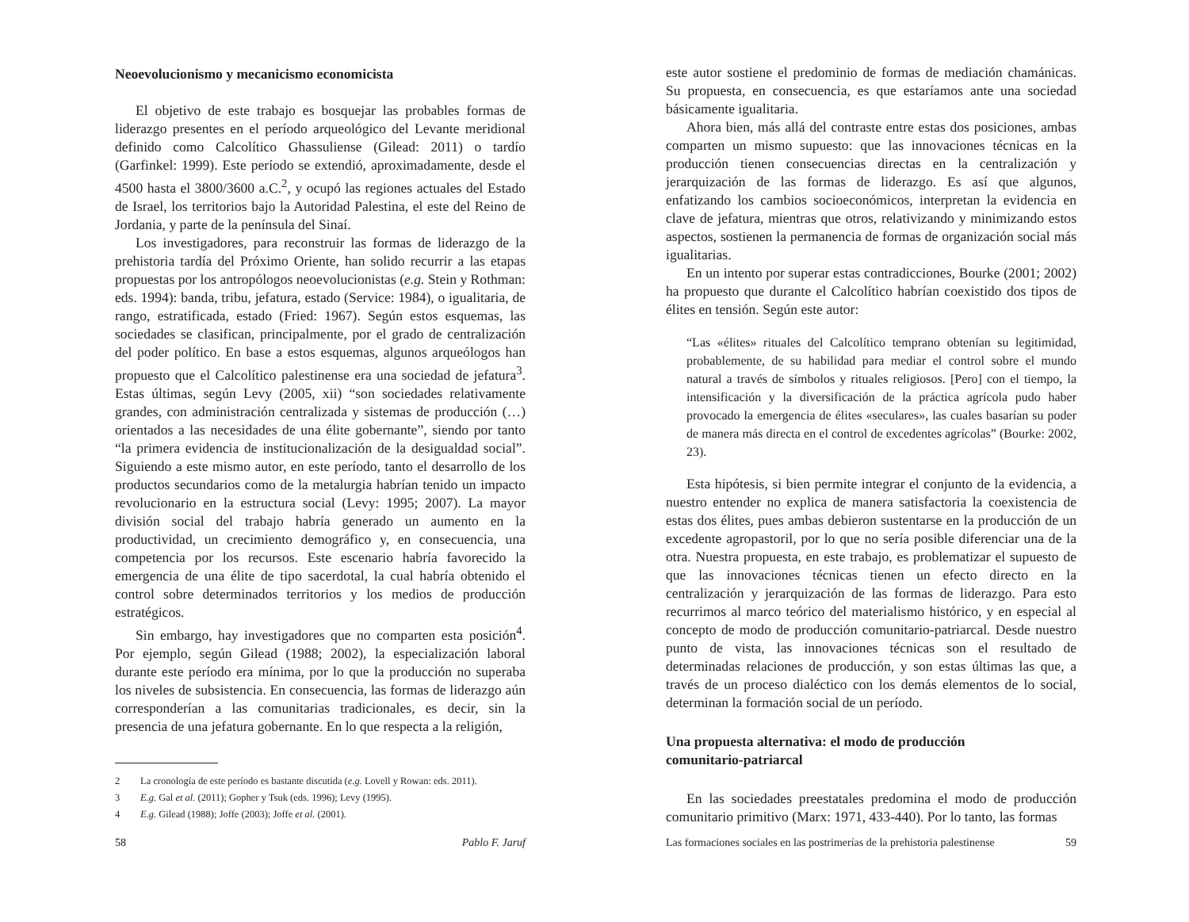Neoevolucionismo y mecanicismo economicista
El objetivo de este trabajo es bosquejar las probables formas de liderazgo presentes en el período arqueológico del Levante meridional definido como Calcolítico Ghassuliense (Gilead: 2011) o tardío (Garfinkel: 1999). Este período se extendió, aproximadamente, desde el 4500 hasta el 3800/3600 a.C.<sup>2</sup>, y ocupó las regiones actuales del Estado de Israel, los territorios bajo la Autoridad Palestina, el este del Reino de Jordania, y parte de la península del Sinaí.
Los investigadores, para reconstruir las formas de liderazgo de la prehistoria tardía del Próximo Oriente, han solido recurrir a las etapas propuestas por los antropólogos neoevolucionistas (e.g. Stein y Rothman: eds. 1994): banda, tribu, jefatura, estado (Service: 1984), o igualitaria, de rango, estratificada, estado (Fried: 1967). Según estos esquemas, las sociedades se clasifican, principalmente, por el grado de centralización del poder político. En base a estos esquemas, algunos arqueólogos han propuesto que el Calcolítico palestinense era una sociedad de jefatura<sup>3</sup>. Estas últimas, según Levy (2005, xii) “son sociedades relativamente grandes, con administración centralizada y sistemas de producción (…) orientados a las necesidades de una élite gobernante”, siendo por tanto “la primera evidencia de institucionalización de la desigualdad social”. Siguiendo a este mismo autor, en este período, tanto el desarrollo de los productos secundarios como de la metalurgia habrían tenido un impacto revolucionario en la estructura social (Levy: 1995; 2007). La mayor división social del trabajo habría generado un aumento en la productividad, un crecimiento demográfico y, en consecuencia, una competencia por los recursos. Este escenario habría favorecido la emergencia de una élite de tipo sacerdotal, la cual habría obtenido el control sobre determinados territorios y los medios de producción estratégicos.
Sin embargo, hay investigadores que no comparten esta posición<sup>4</sup>. Por ejemplo, según Gilead (1988; 2002), la especialización laboral durante este período era mínima, por lo que la producción no superaba los niveles de subsistencia. En consecuencia, las formas de liderazgo aún corresponderían a las comunitarias tradicionales, es decir, sin la presencia de una jefatura gobernante. En lo que respecta a la religión,
2 La cronología de este período es bastante discutida (e.g. Lovell y Rowan: eds. 2011).
3 E.g. Gal et al. (2011); Gopher y Tsuk (eds. 1996); Levy (1995).
4 E.g. Gilead (1988); Joffe (2003); Joffe et al. (2001).
58 Pablo F. Jaruf
este autor sostiene el predominio de formas de mediación chamánicas. Su propuesta, en consecuencia, es que estaríamos ante una sociedad básicamente igualitaria.
Ahora bien, más allá del contraste entre estas dos posiciones, ambas comparten un mismo supuesto: que las innovaciones técnicas en la producción tienen consecuencias directas en la centralización y jerarquización de las formas de liderazgo. Es así que algunos, enfatizando los cambios socioeconómicos, interpretan la evidencia en clave de jefatura, mientras que otros, relativizando y minimizando estos aspectos, sostienen la permanencia de formas de organización social más igualitarias.
En un intento por superar estas contradicciones, Bourke (2001; 2002) ha propuesto que durante el Calcolítico habrían coexistido dos tipos de élites en tensión. Según este autor:
“Las «élites» rituales del Calcolítico temprano obtenían su legitimidad, probablemente, de su habilidad para mediar el control sobre el mundo natural a través de símbolos y rituales religiosos. [Pero] con el tiempo, la intensificación y la diversificación de la práctica agrícola pudo haber provocado la emergencia de élites «seculares», las cuales basarían su poder de manera más directa en el control de excedentes agrícolas” (Bourke: 2002, 23).
Esta hipótesis, si bien permite integrar el conjunto de la evidencia, a nuestro entender no explica de manera satisfactoria la coexistencia de estas dos élites, pues ambas debieron sustentarse en la producción de un excedente agropastoril, por lo que no sería posible diferenciar una de la otra. Nuestra propuesta, en este trabajo, es problematizar el supuesto de que las innovaciones técnicas tienen un efecto directo en la centralización y jerarquización de las formas de liderazgo. Para esto recurrimos al marco teórico del materialismo histórico, y en especial al concepto de modo de producción comunitario-patriarcal. Desde nuestro punto de vista, las innovaciones técnicas son el resultado de determinadas relaciones de producción, y son estas últimas las que, a través de un proceso dialéctico con los demás elementos de lo social, determinan la formación social de un período.
Una propuesta alternativa: el modo de producción
comunitario-patriarcal
En las sociedades preestatales predomina el modo de producción comunitario primitivo (Marx: 1971, 433-440). Por lo tanto, las formas
Las formaciones sociales en las postrimerías de la prehistoria palestinense 59